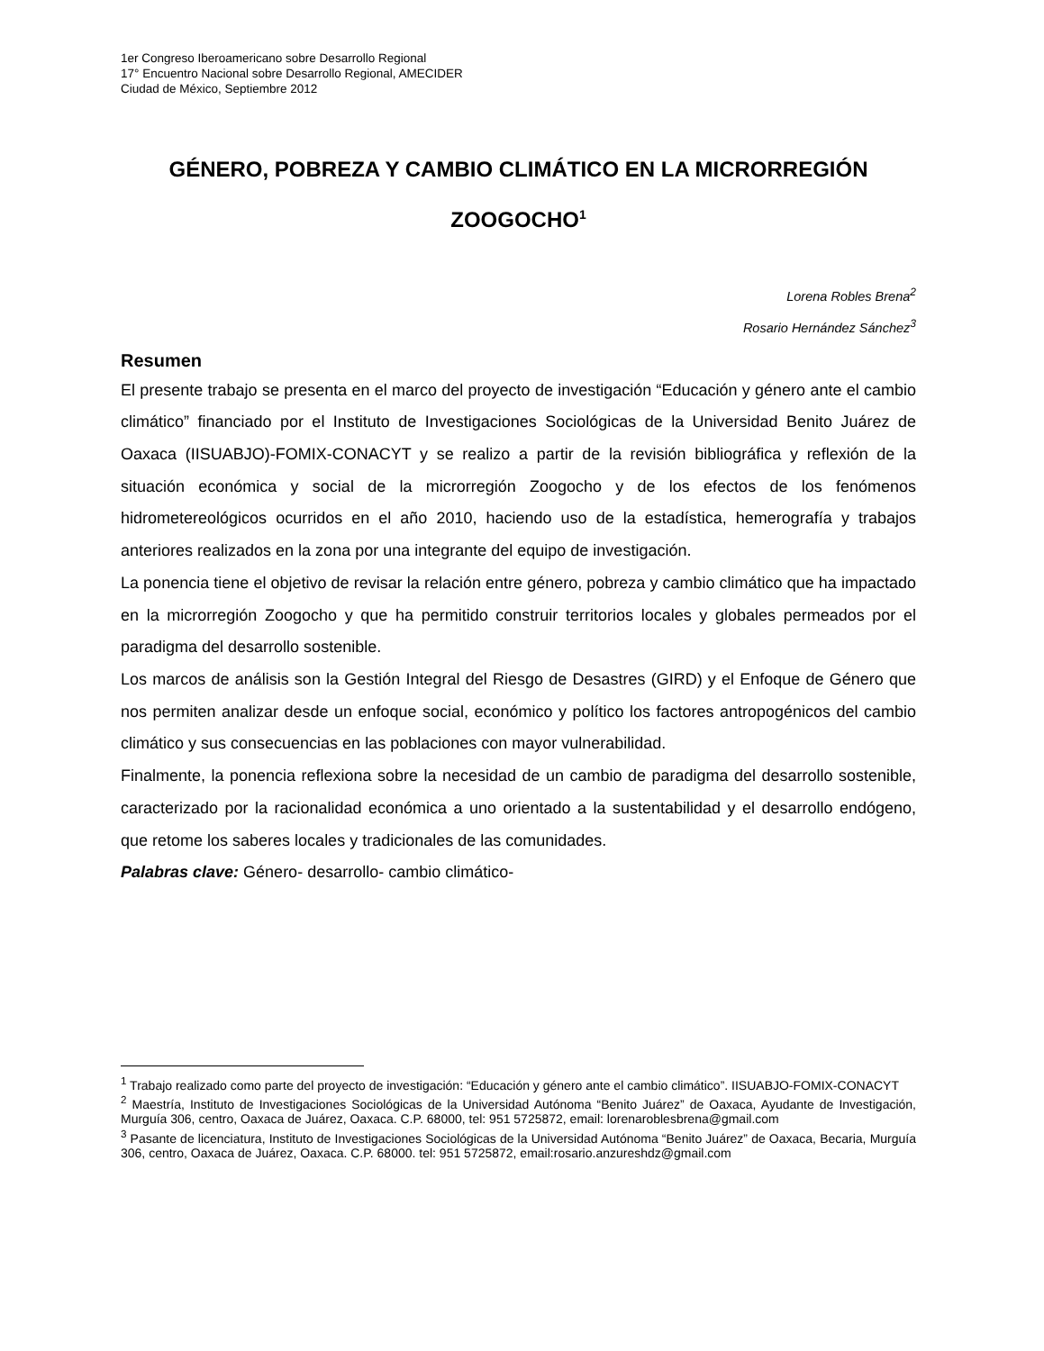1er Congreso Iberoamericano sobre Desarrollo Regional
17° Encuentro Nacional sobre Desarrollo Regional, AMECIDER
Ciudad de México, Septiembre 2012
GÉNERO, POBREZA Y CAMBIO CLIMÁTICO EN LA MICRORREGIÓN ZOOGOCHO<sup>1</sup>
Lorena Robles Brena<sup>2</sup>
Rosario Hernández Sánchez<sup>3</sup>
Resumen
El presente trabajo se presenta en el marco del proyecto de investigación “Educación y género ante el cambio climático” financiado por el Instituto de Investigaciones Sociológicas de la Universidad Benito Juárez de Oaxaca (IISUABJO)-FOMIX-CONACYT y se realizo a partir de la revisión bibliográfica y reflexión de la situación económica y social de la microrregión Zoogocho y de los efectos de los fenómenos hidrometereológicos ocurridos en el año 2010, haciendo uso de la estadística, hemerografía y trabajos anteriores realizados en la zona por una integrante del equipo de investigación.
La ponencia tiene el objetivo de revisar la relación entre género, pobreza y cambio climático que ha impactado en la microrregión Zoogocho y que ha permitido construir territorios locales y globales permeados por el paradigma del desarrollo sostenible.
Los marcos de análisis son la Gestión Integral del Riesgo de Desastres (GIRD) y el Enfoque de Género que nos permiten analizar desde un enfoque social, económico y político los factores antropogénicos del cambio climático y sus consecuencias en las poblaciones con mayor vulnerabilidad.
Finalmente, la ponencia reflexiona sobre la necesidad de un cambio de paradigma del desarrollo sostenible, caracterizado por la racionalidad económica a uno orientado a la sustentabilidad y el desarrollo endógeno, que retome los saberes locales y tradicionales de las comunidades.
Palabras clave: Género- desarrollo- cambio climático-
<sup>1</sup> Trabajo realizado como parte del proyecto de investigación: “Educación y género ante el cambio climático”. IISUABJO-FOMIX-CONACYT
<sup>2</sup> Maestría, Instituto de Investigaciones Sociológicas de la Universidad Autónoma “Benito Juárez” de Oaxaca, Ayudante de Investigación, Murguía 306, centro, Oaxaca de Juárez, Oaxaca. C.P. 68000, tel: 951 5725872, email: lorenaroblesbrena@gmail.com
<sup>3</sup> Pasante de licenciatura, Instituto de Investigaciones Sociológicas de la Universidad Autónoma “Benito Juárez” de Oaxaca, Becaria, Murguía 306, centro, Oaxaca de Juárez, Oaxaca. C.P. 68000. tel: 951 5725872, email:rosario.anzureshdz@gmail.com